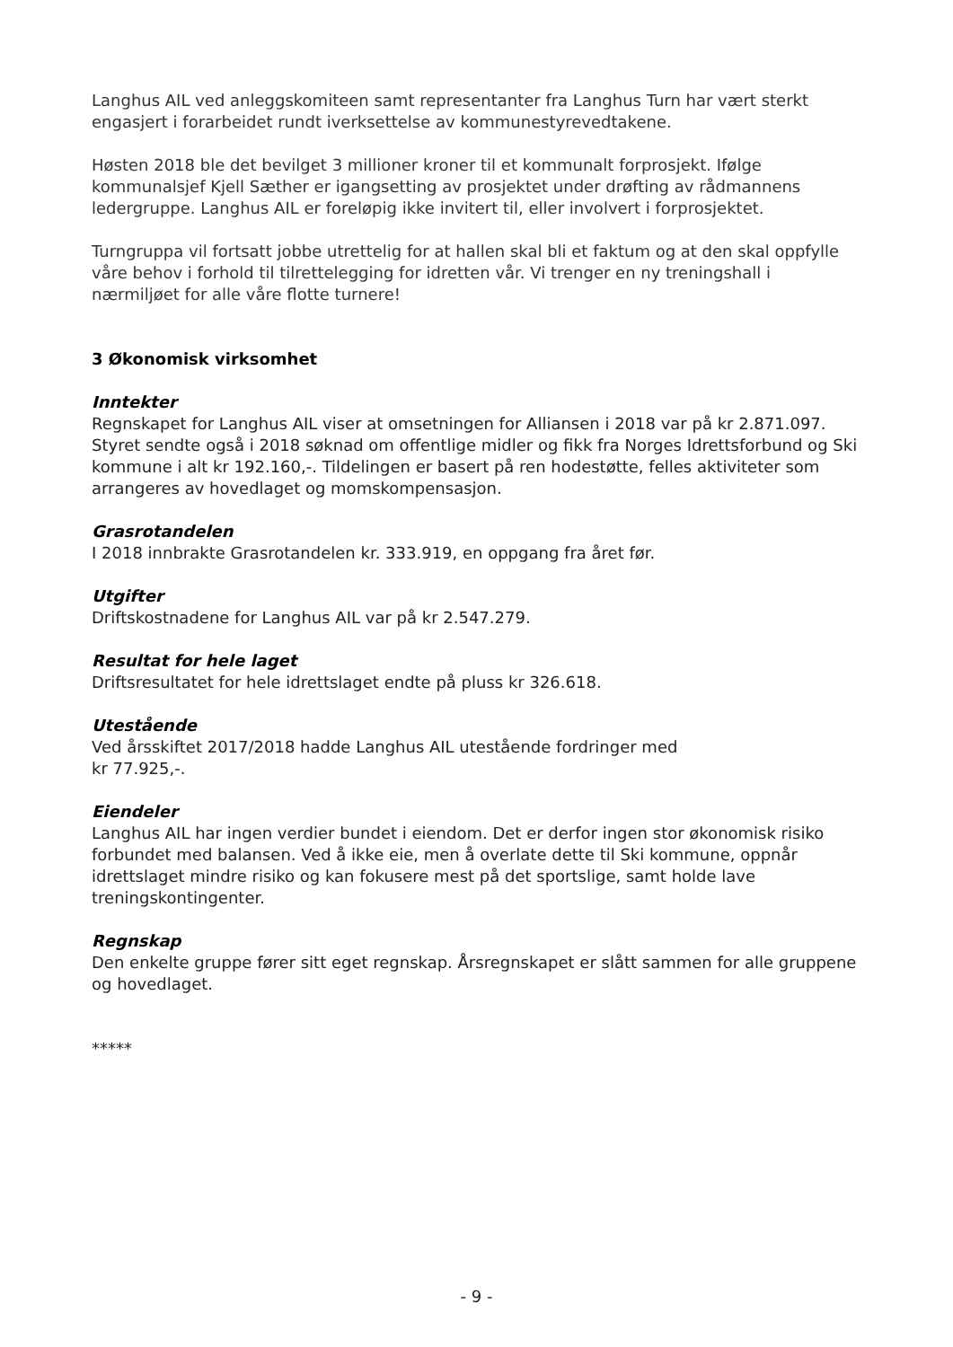Langhus AIL ved anleggskomiteen samt representanter fra Langhus Turn har vært sterkt engasjert i forarbeidet rundt iverksettelse av kommunestyrevedtakene.
Høsten 2018 ble det bevilget 3 millioner kroner til et kommunalt forprosjekt. Ifølge kommunalsjef Kjell Sæther er igangsetting av prosjektet under drøfting av rådmannens ledergruppe. Langhus AIL er foreløpig ikke invitert til, eller involvert i forprosjektet.
Turngruppa vil fortsatt jobbe utrettelig for at hallen skal bli et faktum og at den skal oppfylle våre behov i forhold til tilrettelegging for idretten vår. Vi trenger en ny treningshall i nærmiljøet for alle våre flotte turnere!
3 Økonomisk virksomhet
Inntekter
Regnskapet for Langhus AIL viser at omsetningen for Alliansen i 2018 var på kr 2.871.097. Styret sendte også i 2018 søknad om offentlige midler og fikk fra Norges Idrettsforbund og Ski kommune i alt kr 192.160,-. Tildelingen er basert på ren hodestøtte, felles aktiviteter som arrangeres av hovedlaget og momskompensasjon.
Grasrotandelen
I 2018 innbrakte Grasrotandelen kr. 333.919, en oppgang fra året før.
Utgifter
Driftskostnadene for Langhus AIL var på kr 2.547.279.
Resultat for hele laget
Driftsresultatet for hele idrettslaget endte på pluss kr 326.618.
Utestående
Ved årsskiftet 2017/2018 hadde Langhus AIL utestående fordringer med
kr 77.925,-.
Eiendeler
Langhus AIL har ingen verdier bundet i eiendom. Det er derfor ingen stor økonomisk risiko forbundet med balansen. Ved å ikke eie, men å overlate dette til Ski kommune, oppnår idrettslaget mindre risiko og kan fokusere mest på det sportslige, samt holde lave treningskontingenter.
Regnskap
Den enkelte gruppe fører sitt eget regnskap. Årsregnskapet er slått sammen for alle gruppene og hovedlaget.
*****
- 9 -